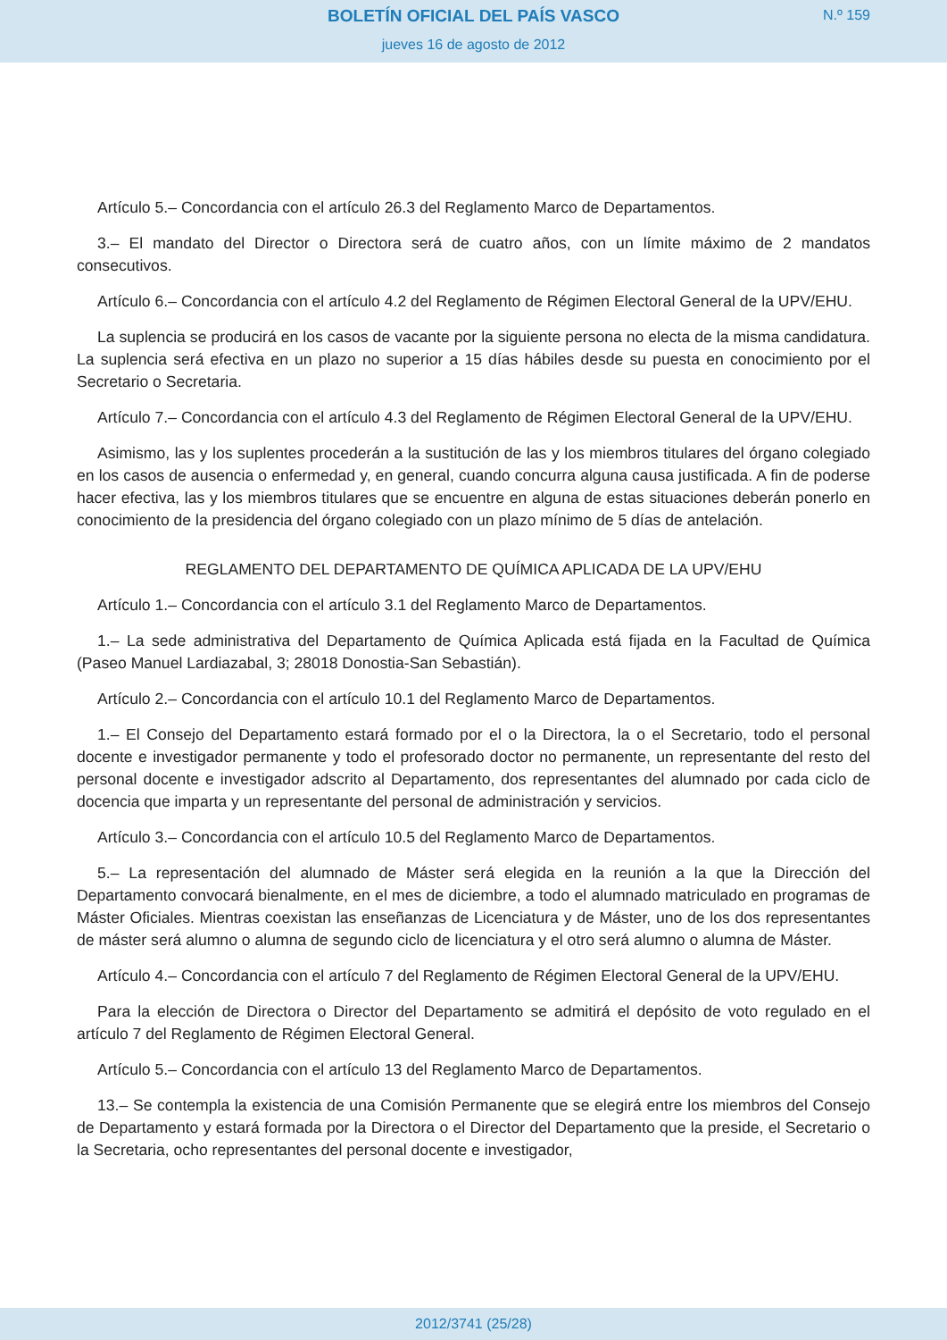BOLETÍN OFICIAL DEL PAÍS VASCO
N.º 159
jueves 16 de agosto de 2012
Artículo 5.– Concordancia con el artículo 26.3 del Reglamento Marco de Departamentos.
3.– El mandato del Director o Directora será de cuatro años, con un límite máximo de 2 mandatos consecutivos.
Artículo 6.– Concordancia con el artículo 4.2 del Reglamento de Régimen Electoral General de la UPV/EHU.
La suplencia se producirá en los casos de vacante por la siguiente persona no electa de la misma candidatura. La suplencia será efectiva en un plazo no superior a 15 días hábiles desde su puesta en conocimiento por el Secretario o Secretaria.
Artículo 7.– Concordancia con el artículo 4.3 del Reglamento de Régimen Electoral General de la UPV/EHU.
Asimismo, las y los suplentes procederán a la sustitución de las y los miembros titulares del órgano colegiado en los casos de ausencia o enfermedad y, en general, cuando concurra alguna causa justificada. A fin de poderse hacer efectiva, las y los miembros titulares que se encuentre en alguna de estas situaciones deberán ponerlo en conocimiento de la presidencia del órgano colegiado con un plazo mínimo de 5 días de antelación.
REGLAMENTO DEL DEPARTAMENTO DE QUÍMICA APLICADA DE LA UPV/EHU
Artículo 1.– Concordancia con el artículo 3.1 del Reglamento Marco de Departamentos.
1.– La sede administrativa del Departamento de Química Aplicada está fijada en la Facultad de Química (Paseo Manuel Lardiazabal, 3; 28018 Donostia-San Sebastián).
Artículo 2.– Concordancia con el artículo 10.1 del Reglamento Marco de Departamentos.
1.– El Consejo del Departamento estará formado por el o la Directora, la o el Secretario, todo el personal docente e investigador permanente y todo el profesorado doctor no permanente, un representante del resto del personal docente e investigador adscrito al Departamento, dos representantes del alumnado por cada ciclo de docencia que imparta y un representante del personal de administración y servicios.
Artículo 3.– Concordancia con el artículo 10.5 del Reglamento Marco de Departamentos.
5.– La representación del alumnado de Máster será elegida en la reunión a la que la Dirección del Departamento convocará bienalmente, en el mes de diciembre, a todo el alumnado matriculado en programas de Máster Oficiales. Mientras coexistan las enseñanzas de Licenciatura y de Máster, uno de los dos representantes de máster será alumno o alumna de segundo ciclo de licenciatura y el otro será alumno o alumna de Máster.
Artículo 4.– Concordancia con el artículo 7 del Reglamento de Régimen Electoral General de la UPV/EHU.
Para la elección de Directora o Director del Departamento se admitirá el depósito de voto regulado en el artículo 7 del Reglamento de Régimen Electoral General.
Artículo 5.– Concordancia con el artículo 13 del Reglamento Marco de Departamentos.
13.– Se contempla la existencia de una Comisión Permanente que se elegirá entre los miembros del Consejo de Departamento y estará formada por la Directora o el Director del Departamento que la preside, el Secretario o la Secretaria, ocho representantes del personal docente e investigador,
2012/3741 (25/28)